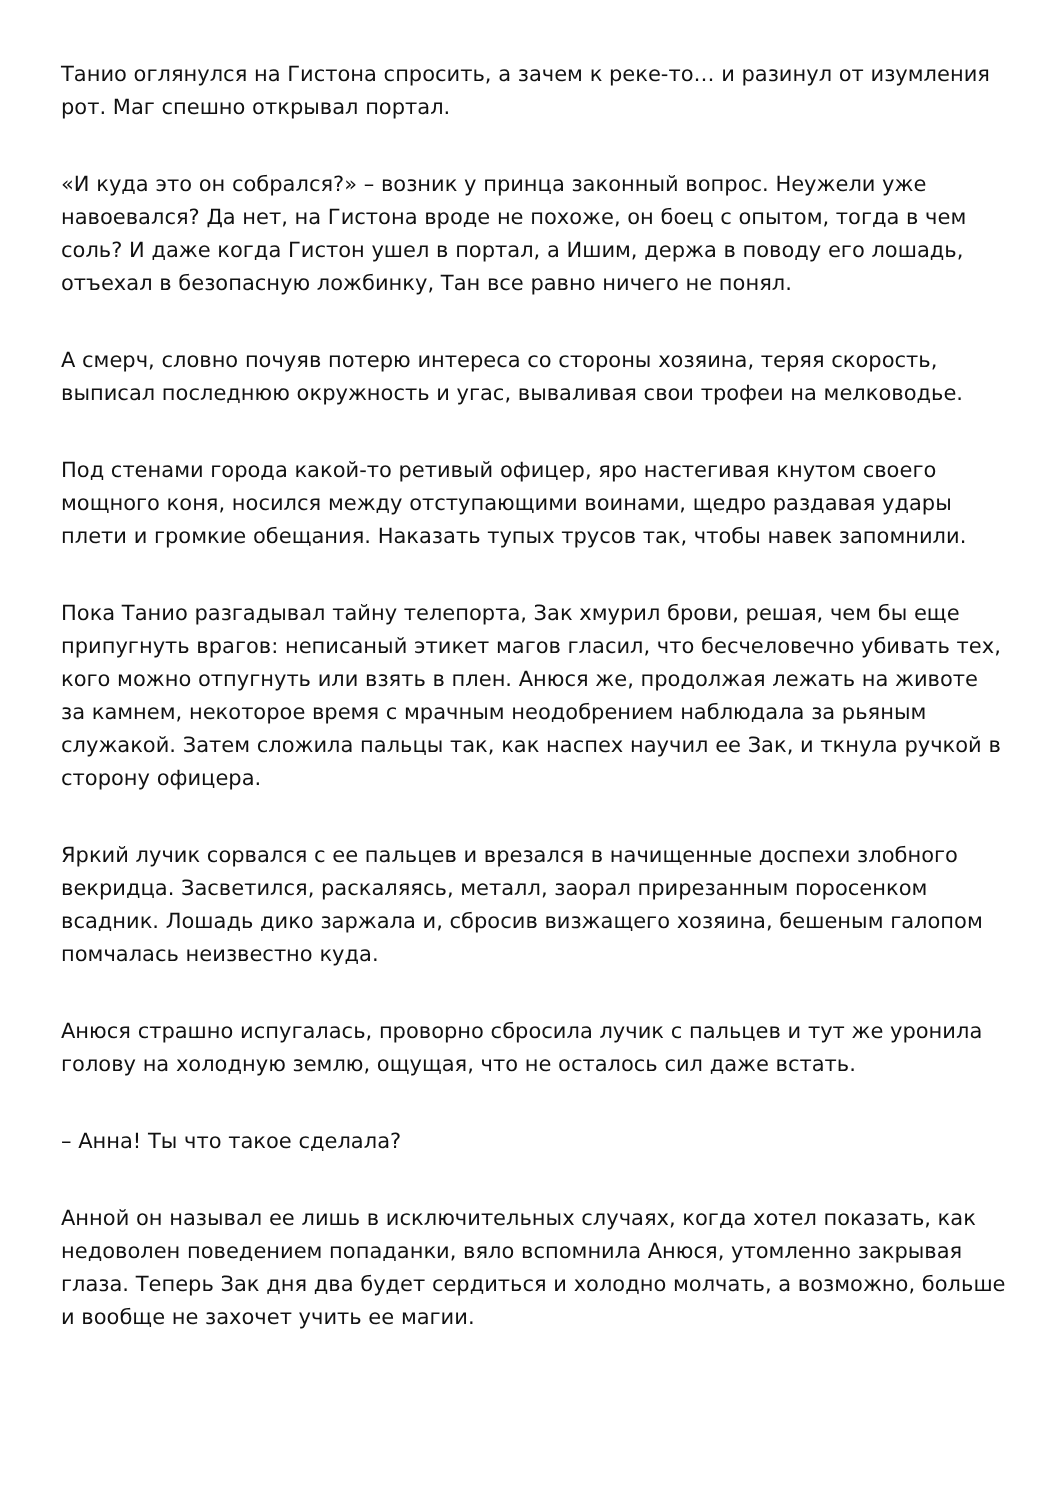Танио оглянулся на Гистона спросить, а зачем к реке-то… и разинул от изумления рот. Маг спешно открывал портал.
«И куда это он собрался?» – возник у принца законный вопрос. Неужели уже навоевался? Да нет, на Гистона вроде не похоже, он боец с опытом, тогда в чем соль? И даже когда Гистон ушел в портал, а Ишим, держа в поводу его лошадь, отъехал в безопасную ложбинку, Тан все равно ничего не понял.
А смерч, словно почуяв потерю интереса со стороны хозяина, теряя скорость, выписал последнюю окружность и угас, вываливая свои трофеи на мелководье.
Под стенами города какой-то ретивый офицер, яро настегивая кнутом своего мощного коня, носился между отступающими воинами, щедро раздавая удары плети и громкие обещания. Наказать тупых трусов так, чтобы навек запомнили.
Пока Танио разгадывал тайну телепорта, Зак хмурил брови, решая, чем бы еще припугнуть врагов: неписаный этикет магов гласил, что бесчеловечно убивать тех, кого можно отпугнуть или взять в плен. Анюся же, продолжая лежать на животе за камнем, некоторое время с мрачным неодобрением наблюдала за рьяным служакой. Затем сложила пальцы так, как наспех научил ее Зак, и ткнула ручкой в сторону офицера.
Яркий лучик сорвался с ее пальцев и врезался в начищенные доспехи злобного векридца. Засветился, раскаляясь, металл, заорал прирезанным поросенком всадник. Лошадь дико заржала и, сбросив визжащего хозяина, бешеным галопом помчалась неизвестно куда.
Анюся страшно испугалась, проворно сбросила лучик с пальцев и тут же уронила голову на холодную землю, ощущая, что не осталось сил даже встать.
– Анна! Ты что такое сделала?
Анной он называл ее лишь в исключительных случаях, когда хотел показать, как недоволен поведением попаданки, вяло вспомнила Анюся, утомленно закрывая глаза. Теперь Зак дня два будет сердиться и холодно молчать, а возможно, больше и вообще не захочет учить ее магии.